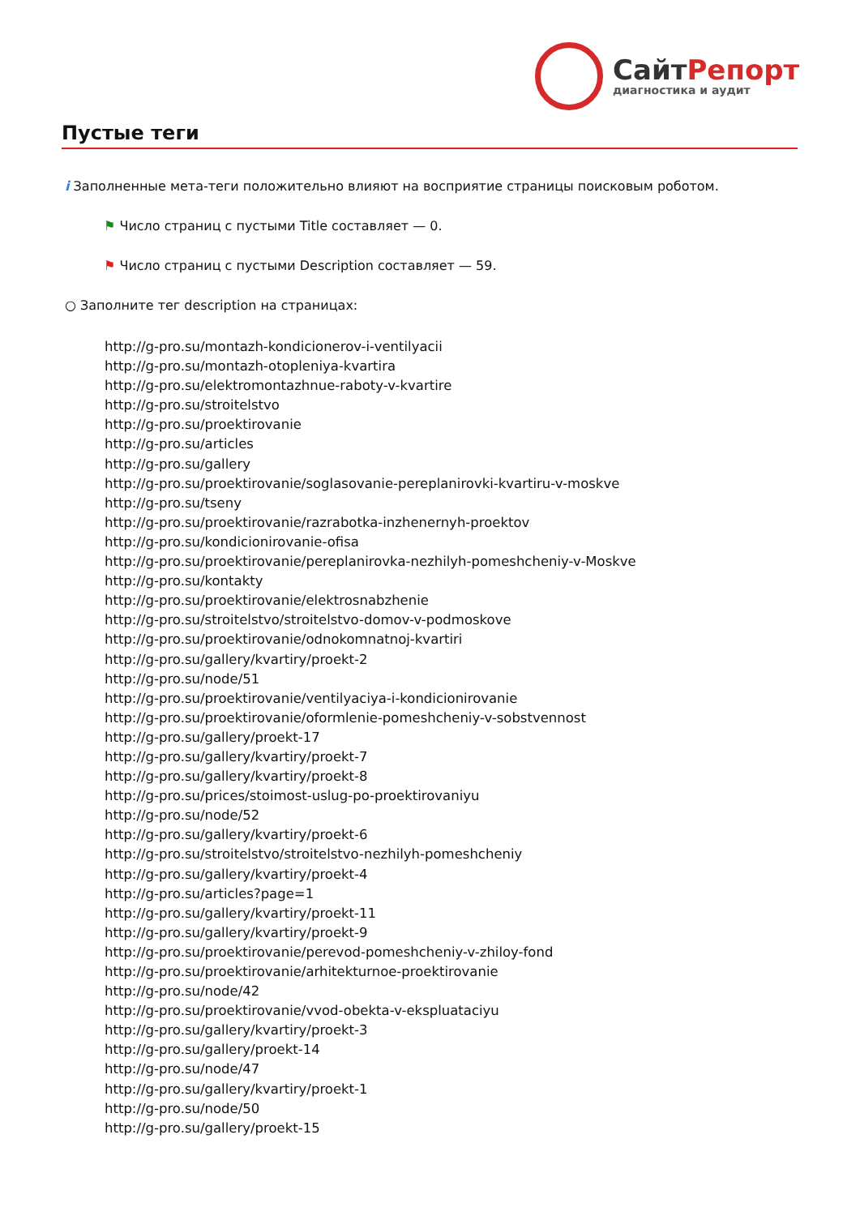СайтРепорт
диагностика и аудит
Пустые теги
i Заполненные мета-теги положительно влияют на восприятие страницы поисковым роботом.
⚑ Число страниц с пустыми Title составляет — 0.
⚑ Число страниц с пустыми Description составляет — 59.
○ Заполните тег description на страницах:
http://g-pro.su/montazh-kondicionerov-i-ventilyacii
http://g-pro.su/montazh-otopleniya-kvartira
http://g-pro.su/elektromontazhnue-raboty-v-kvartire
http://g-pro.su/stroitelstvo
http://g-pro.su/proektirovanie
http://g-pro.su/articles
http://g-pro.su/gallery
http://g-pro.su/proektirovanie/soglasovanie-pereplanirovki-kvartiru-v-moskve
http://g-pro.su/tseny
http://g-pro.su/proektirovanie/razrabotka-inzhenernyh-proektov
http://g-pro.su/kondicionirovanie-ofisa
http://g-pro.su/proektirovanie/pereplanirovka-nezhilyh-pomeshcheniy-v-Moskve
http://g-pro.su/kontakty
http://g-pro.su/proektirovanie/elektrosnabzhenie
http://g-pro.su/stroitelstvo/stroitelstvo-domov-v-podmoskove
http://g-pro.su/proektirovanie/odnokomnatnoj-kvartiri
http://g-pro.su/gallery/kvartiry/proekt-2
http://g-pro.su/node/51
http://g-pro.su/proektirovanie/ventilyaciya-i-kondicionirovanie
http://g-pro.su/proektirovanie/oformlenie-pomeshcheniy-v-sobstvennost
http://g-pro.su/gallery/proekt-17
http://g-pro.su/gallery/kvartiry/proekt-7
http://g-pro.su/gallery/kvartiry/proekt-8
http://g-pro.su/prices/stoimost-uslug-po-proektirovaniyu
http://g-pro.su/node/52
http://g-pro.su/gallery/kvartiry/proekt-6
http://g-pro.su/stroitelstvo/stroitelstvo-nezhilyh-pomeshcheniy
http://g-pro.su/gallery/kvartiry/proekt-4
http://g-pro.su/articles?page=1
http://g-pro.su/gallery/kvartiry/proekt-11
http://g-pro.su/gallery/kvartiry/proekt-9
http://g-pro.su/proektirovanie/perevod-pomeshcheniy-v-zhiloy-fond
http://g-pro.su/proektirovanie/arhitekturnoe-proektirovanie
http://g-pro.su/node/42
http://g-pro.su/proektirovanie/vvod-obekta-v-ekspluataciyu
http://g-pro.su/gallery/kvartiry/proekt-3
http://g-pro.su/gallery/proekt-14
http://g-pro.su/node/47
http://g-pro.su/gallery/kvartiry/proekt-1
http://g-pro.su/node/50
http://g-pro.su/gallery/proekt-15